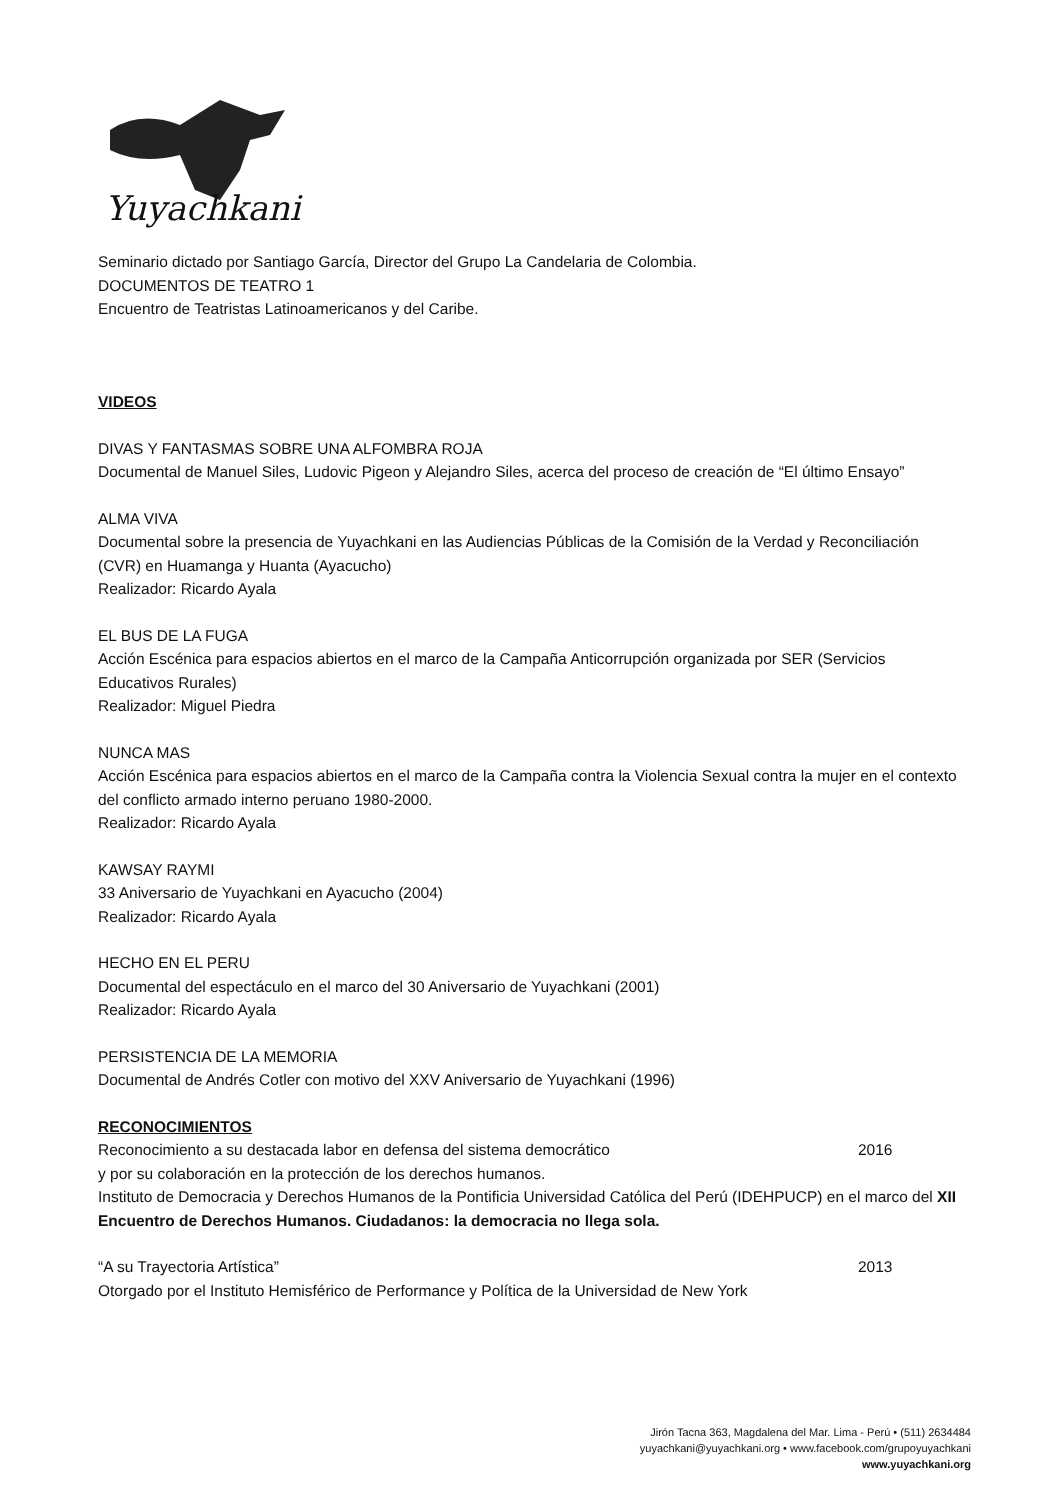Yuyachkani
Seminario dictado por Santiago García, Director del Grupo La Candelaria de Colombia.
DOCUMENTOS DE TEATRO 1
Encuentro de Teatristas Latinoamericanos y del Caribe.
VIDEOS
DIVAS Y FANTASMAS SOBRE UNA ALFOMBRA ROJA
Documental de Manuel Siles, Ludovic Pigeon y Alejandro Siles, acerca del proceso de creación de “El último Ensayo”
ALMA VIVA
Documental sobre la presencia de Yuyachkani en las Audiencias Públicas de la Comisión de la Verdad y Reconciliación (CVR) en Huamanga y Huanta (Ayacucho)
Realizador: Ricardo Ayala
EL BUS DE LA FUGA
Acción Escénica para espacios abiertos en el marco de la Campaña Anticorrupción organizada por SER (Servicios Educativos Rurales)
Realizador: Miguel Piedra
NUNCA MAS
Acción Escénica para espacios abiertos en el marco de la Campaña contra la Violencia Sexual contra la mujer en el contexto del conflicto armado interno peruano 1980-2000.
Realizador: Ricardo Ayala
KAWSAY RAYMI
33 Aniversario de Yuyachkani en Ayacucho (2004)
Realizador: Ricardo Ayala
HECHO EN EL PERU
Documental del espectáculo en el marco del 30 Aniversario de Yuyachkani (2001)
Realizador: Ricardo Ayala
PERSISTENCIA DE LA MEMORIA
Documental de Andrés Cotler con motivo del XXV Aniversario de Yuyachkani (1996)
RECONOCIMIENTOS
Reconocimiento a su destacada labor en defensa del sistema democrático 2016
y por su colaboración en la protección de los derechos humanos.
Instituto de Democracia y Derechos Humanos de la Pontificia Universidad Católica del Perú (IDEHPUCP) en el marco del XII Encuentro de Derechos Humanos. Ciudadanos: la democracia no llega sola.
“A su Trayectoria Artística” 2013
Otorgado por el Instituto Hemisférico de Performance y Política de la Universidad de New York
Jirón Tacna 363, Magdalena del Mar. Lima - Perú • (511) 2634484
yuyachkani@yuyachkani.org • www.facebook.com/grupoyuyachkani
www.yuyachkani.org